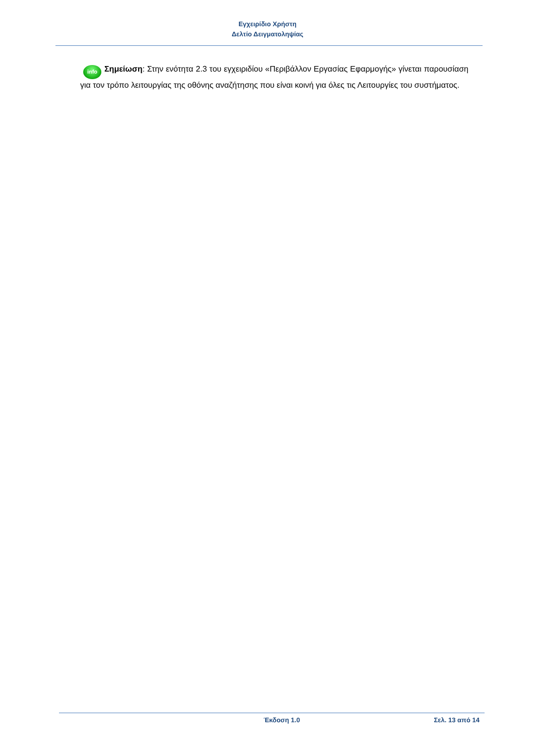Εγχειρίδιο Χρήστη
Δελτίο Δειγματοληψίας
info Σημείωση: Στην ενότητα 2.3 του εγχειριδίου «Περιβάλλον Εργασίας Εφαρμογής» γίνεται παρουσίαση για τον τρόπο λειτουργίας της οθόνης αναζήτησης που είναι κοινή για όλες τις Λειτουργίες του συστήματος.
Έκδοση 1.0 Σελ. 13 από 14